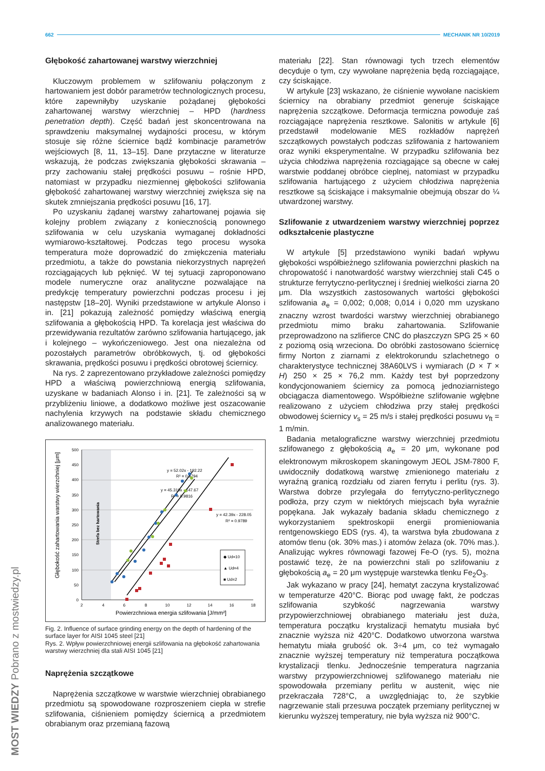662 MECHANIK NR 10/2019
MOST WIEDZY Pobrano z mostwiedzy.pl
Głębokość zahartowanej warstwy wierzchniej
Kluczowym problemem w szlifowaniu połączonym z hartowaniem jest dobór parametrów technologicznych procesu, które zapewniłyby uzyskanie pożądanej głębokości zahartowanej warstwy wierzchniej – HPD (hardness penetration depth). Część badań jest skoncentrowana na sprawdzeniu maksymalnej wydajności procesu, w którym stosuje się różne ściernice bądź kombinacje parametrów wejściowych [8, 11, 13–15]. Dane przytaczne w literaturze wskazują, że podczas zwiększania głębokości skrawania – przy zachowaniu stałej prędkości posuwu – rośnie HPD, natomiast w przypadku niezmiennej głębokości szlifowania głębokość zahartowanej warstwy wierzchniej zwiększa się na skutek zmniejszania prędkości posuwu [16, 17].
Po uzyskaniu żądanej warstwy zahartowanej pojawia się kolejny problem związany z koniecznością ponownego szlifowania w celu uzyskania wymaganej dokładności wymiarowo-kształtowej. Podczas tego procesu wysoka temperatura może doprowadzić do zmiękczenia materiału przedmiotu, a także do powstania niekorzystnych naprężeń rozciągających lub pęknięć. W tej sytuacji zaproponowano modele numeryczne oraz analityczne pozwalające na predykcję temperatury powierzchni podczas procesu i jej następstw [18–20]. Wyniki przedstawione w artykule Alonso i in. [21] pokazują zależność pomiędzy właściwą energią szlifowania a głębokością HPD. Ta korelacja jest właściwa do przewidywania rezultatów zarówno szlifowania hartującego, jak i kolejnego – wykończeniowego. Jest ona niezależna od pozostałych parametrów obróbkowych, tj. od głębokości skrawania, prędkości posuwu i prędkości obrotowej ściernicy.
Na rys. 2 zaprezentowano przykładowe zależności pomiędzy HPD a właściwą powierzchniową energią szlifowania, uzyskane w badaniach Alonso i in. [21]. Te zależności są w przybliżeniu liniowe, a dodatkowo możliwe jest oszacowanie nachylenia krzywych na podstawie składu chemicznego analizowanego materiału.
500
450
400
350
300
250
200
150
100
50
0
2
4
6
8
10
12
14
16
18
Powierzchniowa energia szlifowania [J/mm²]
Głębokość zahartowania warstwy wierzchniej [μm]
Strefa bez hartowania
y = 52.02x - 192.22
R² = 0.9794
y = 45.319x - 147.67
R² = 0.9816
y = 42.39x - 228.05
R² = 0.9789
◆ Ud=10
▲ Ud=4
■ Ud=2
Fig. 2. Influence of surface grinding energy on the depth of hardening of the surface layer for AISI 1045 steel [21]
Rys. 2. Wpływ powierzchniowej energii szlifowania na głębokość zahartowania warstwy wierzchniej dla stali AISI 1045 [21]
Naprężenia szczątkowe
Naprężenia szczątkowe w warstwie wierzchniej obrabianego przedmiotu są spowodowane rozproszeniem ciepła w strefie szlifowania, ciśnieniem pomiędzy ściernicą a przedmiotem obrabianym oraz przemianą fazową
materiału [22]. Stan równowagi tych trzech elementów decyduje o tym, czy wywołane naprężenia będą rozciągające, czy ściskające.
W artykule [23] wskazano, że ciśnienie wywołane naciskiem ściernicy na obrabiany przedmiot generuje ściskające naprężenia szczątkowe. Deformacja termiczna powoduje zaś rozciągające naprężenia resztkowe. Salonitis w artykule [6] przedstawił modelowanie MES rozkładów naprężeń szczątkowych powstałych podczas szlifowania z hartowaniem oraz wyniki eksperymentalne. W przypadku szlifowania bez użycia chłodziwa naprężenia rozciągające są obecne w całej warstwie poddanej obróbce cieplnej, natomiast w przypadku szlifowania hartującego z użyciem chłodziwa naprężenia resztkowe są ściskające i maksymalnie obejmują obszar do ¼ utwardzonej warstwy.
Szlifowanie z utwardzeniem warstwy wierzchniej poprzez odkształcenie plastyczne
W artykule [5] przedstawiono wyniki badań wpływu głębokości współbieżnego szlifowania powierzchni płaskich na chropowatość i nanotwardość warstwy wierzchniej stali C45 o strukturze ferrytyczno-perlitycznej i średniej wielkości ziarna 20 μm. Dla wszystkich zastosowanych wartości głębokości szlifowania a<sub>e</sub> = 0,002; 0,008; 0,014 i 0,020 mm uzyskano znaczny wzrost twardości warstwy wierzchniej obrabianego przedmiotu mimo braku zahartowania. Szlifowanie przeprowadzono na szlifierce CNC do płaszczyzn SPG 25 × 60 z poziomą osią wrzeciona. Do obróbki zastosowano ściernicę firmy Norton z ziarnami z elektrokorundu szlachetnego o charakterystyce technicznej 38A60LVS i wymiarach (D × T × H) 250 × 25 × 76,2 mm. Każdy test był poprzedzony kondycjonowaniem ściernicy za pomocą jednoziarnistego obciągacza diamentowego. Współbieżne szlifowanie wgłębne realizowano z użyciem chłodziwa przy stałej prędkości obwodowej ściernicy v<sub>s</sub> = 25 m/s i stałej prędkości posuwu v<sub>ft</sub> = 1 m/min.
Badania metalograficzne warstwy wierzchniej przedmiotu szlifowanego z głębokością a<sub>e</sub> = 20 μm, wykonane pod elektronowym mikroskopem skaningowym JEOL JSM-7800 F, uwidoczniły dodatkową warstwę zmienionego materiału z wyraźną granicą rozdziału od ziaren ferrytu i perlitu (rys. 3). Warstwa dobrze przylegała do ferrytyczno-perlitycznego podłoża, przy czym w niektórych miejscach była wyraźnie popękana. Jak wykazały badania składu chemicznego z wykorzystaniem spektroskopii energii promieniowania rentgenowskiego EDS (rys. 4), ta warstwa była zbudowana z atomów tlenu (ok. 30% mas.) i atomów żelaza (ok. 70% mas.). Analizując wykres równowagi fazowej Fe-O (rys. 5), można postawić tezę, że na powierzchni stali po szlifowaniu z głębokością a<sub>e</sub> = 20 μm występuje warstewka tlenku Fe<sub>2</sub>O<sub>3</sub>.
Jak wykazano w pracy [24], hematyt zaczyna krystalizować w temperaturze 420°C. Biorąc pod uwagę fakt, że podczas szlifowania szybkość nagrzewania warstwy przypowierzchniowej obrabianego materiału jest duża, temperatura początku krystalizacji hematytu musiała być znacznie wyższa niż 420°C. Dodatkowo utworzona warstwa hematytu miała grubość ok. 3÷4 μm, co też wymagało znacznie wyższej temperatury niż temperatura początkowa krystalizacji tlenku. Jednocześnie temperatura nagrzania warstwy przypowierzchniowej szlifowanego materiału nie spowodowała przemiany perlitu w austenit, więc nie przekraczała 728°C, a uwzględniając to, że szybkie nagrzewanie stali przesuwa początek przemiany perlitycznej w kierunku wyższej temperatury, nie była wyższa niż 900°C.